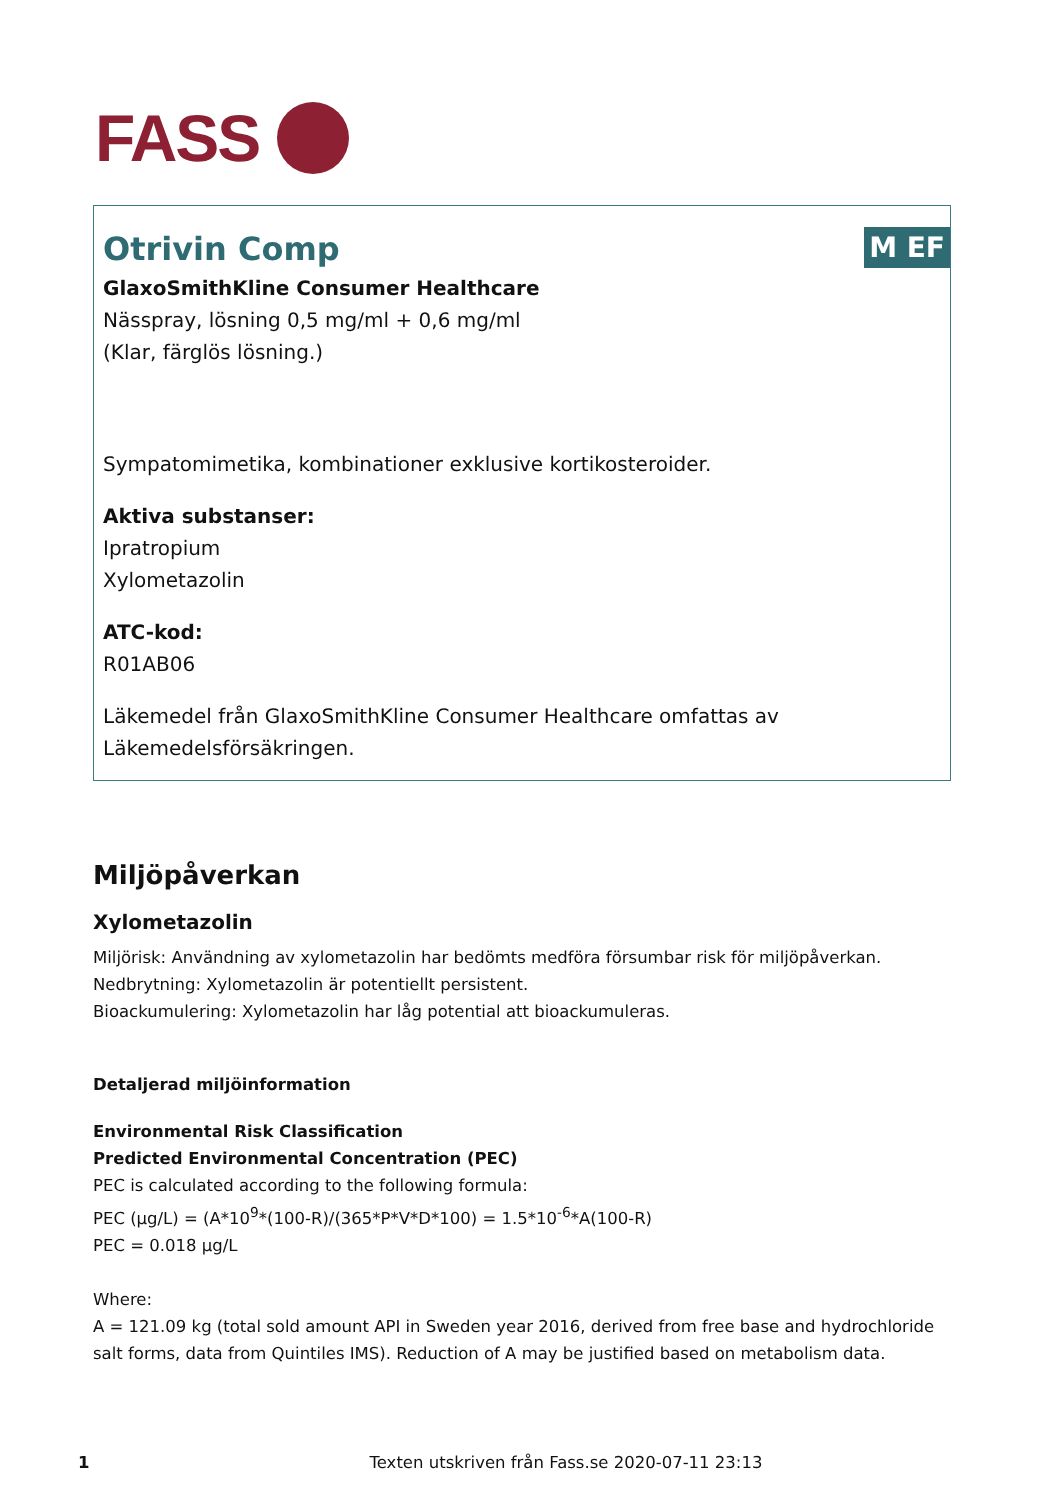FASS
M EF
Otrivin Comp
GlaxoSmithKline Consumer Healthcare
Nässpray, lösning 0,5 mg/ml + 0,6 mg/ml
(Klar, färglös lösning.)
Sympatomimetika, kombinationer exklusive kortikosteroider.
Aktiva substanser:
Ipratropium
Xylometazolin
ATC-kod:
R01AB06
Läkemedel från GlaxoSmithKline Consumer Healthcare omfattas av Läkemedelsförsäkringen.
Miljöpåverkan
Xylometazolin
Miljörisk: Användning av xylometazolin har bedömts medföra försumbar risk för miljöpåverkan.
Nedbrytning: Xylometazolin är potentiellt persistent.
Bioackumulering: Xylometazolin har låg potential att bioackumuleras.
Detaljerad miljöinformation
Environmental Risk Classification
Predicted Environmental Concentration (PEC)
PEC is calculated according to the following formula:
PEC (μg/L) = (A*10<sup>9</sup>*(100-R)/(365*P*V*D*100) = 1.5*10<sup>-6</sup>*A(100-R)
PEC = 0.018 μg/L
Where:
A = 121.09 kg (total sold amount API in Sweden year 2016, derived from free base and hydrochloride salt forms, data from Quintiles IMS). Reduction of A may be justified based on metabolism data.
1 Texten utskriven från Fass.se 2020-07-11 23:13